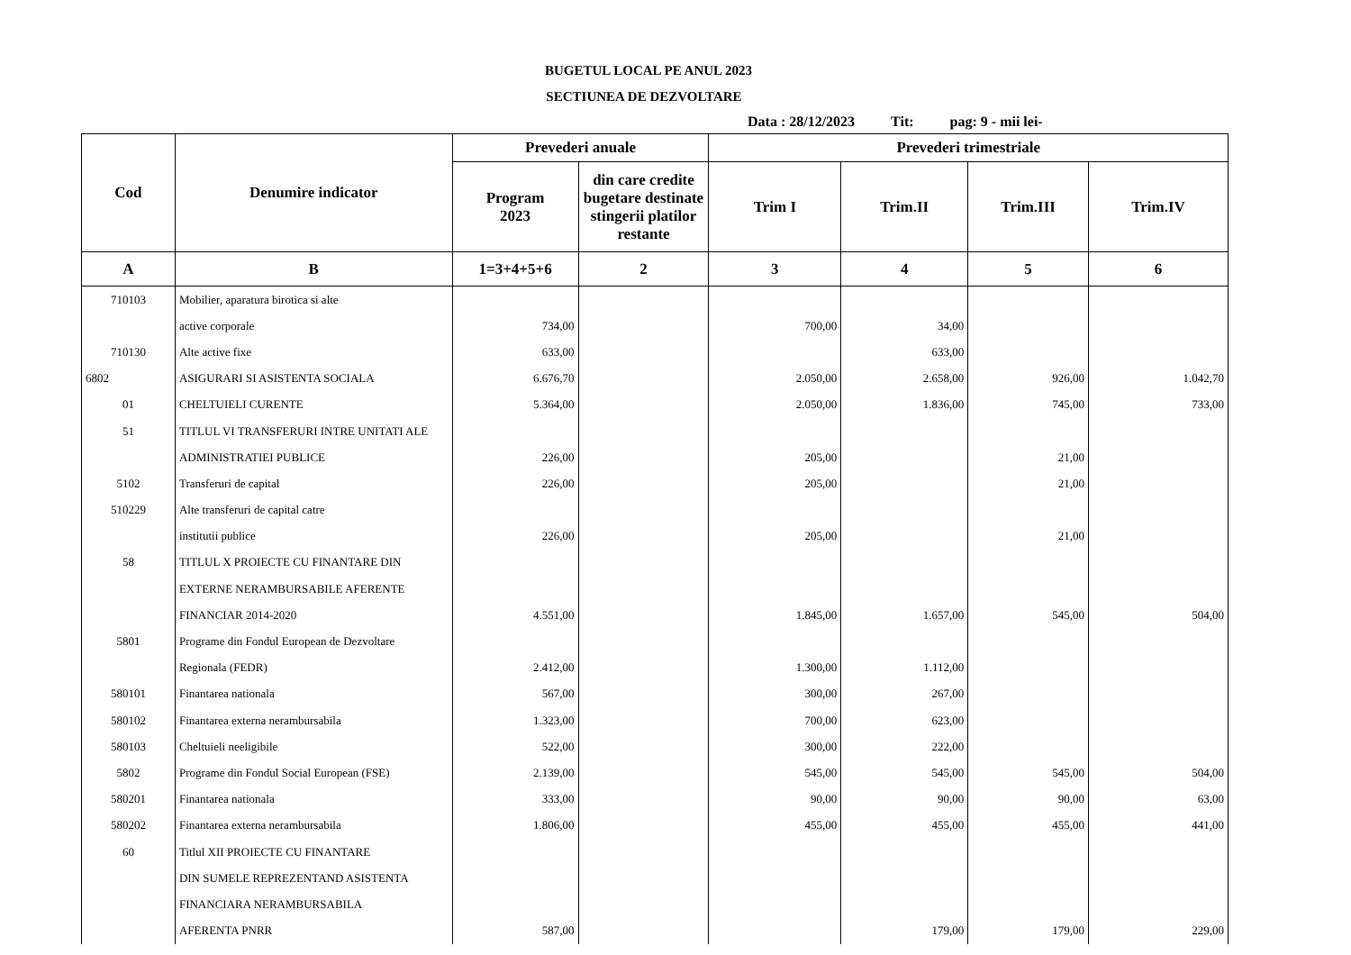BUGETUL LOCAL PE ANUL 2023
SECTIUNEA DE DEZVOLTARE
Data : 28/12/2023 Tit: pag: 9 - mii lei-
| Cod | Denumire indicator | Prevederi anuale | | Prevederi trimestriale | | | |
| --- | --- | --- | --- | --- | --- | --- | --- |
| | | Program 2023 | din care credite bugetare destinate stingerii platilor restante | Trim I | Trim.II | Trim.III | Trim.IV |
| A | B | 1=3+4+5+6 | 2 | 3 | 4 | 5 | 6 |
| 710103 | Mobilier, aparatura birotica si alte | | | | | | |
| | active corporale | 734,00 | | 700,00 | 34,00 | | |
| 710130 | Alte active fixe | 633,00 | | | 633,00 | | |
| 6802 | ASIGURARI SI ASISTENTA SOCIALA | 6.676,70 | | 2.050,00 | 2.658,00 | 926,00 | 1.042,70 |
| 01 | CHELTUIELI CURENTE | 5.364,00 | | 2.050,00 | 1.836,00 | 745,00 | 733,00 |
| 51 | TITLUL VI TRANSFERURI INTRE UNITATI ALE | | | | | | |
| | ADMINISTRATIEI PUBLICE | 226,00 | | 205,00 | | 21,00 | |
| 5102 | Transferuri de capital | 226,00 | | 205,00 | | 21,00 | |
| 510229 | Alte transferuri de capital catre | | | | | | |
| | institutii publice | 226,00 | | 205,00 | | 21,00 | |
| 58 | TITLUL X PROIECTE CU FINANTARE DIN | | | | | | |
| | EXTERNE NERAMBURSABILE AFERENTE | | | | | | |
| | FINANCIAR 2014-2020 | 4.551,00 | | 1.845,00 | 1.657,00 | 545,00 | 504,00 |
| 5801 | Programe din Fondul European de Dezvoltare | | | | | | |
| | Regionala (FEDR) | 2.412,00 | | 1.300,00 | 1.112,00 | | |
| 580101 | Finantarea nationala | 567,00 | | 300,00 | 267,00 | | |
| 580102 | Finantarea externa nerambursabila | 1.323,00 | | 700,00 | 623,00 | | |
| 580103 | Cheltuieli neeligibile | 522,00 | | 300,00 | 222,00 | | |
| 5802 | Programe din Fondul Social European (FSE) | 2.139,00 | | 545,00 | 545,00 | 545,00 | 504,00 |
| 580201 | Finantarea nationala | 333,00 | | 90,00 | 90,00 | 90,00 | 63,00 |
| 580202 | Finantarea externa nerambursabila | 1.806,00 | | 455,00 | 455,00 | 455,00 | 441,00 |
| 60 | Titlul XII PROIECTE CU FINANTARE | | | | | | |
| | DIN SUMELE REPREZENTAND ASISTENTA | | | | | | |
| | FINANCIARA NERAMBURSABILA | | | | | | |
| | AFERENTA PNRR | 587,00 | | | 179,00 | 179,00 | 229,00 |